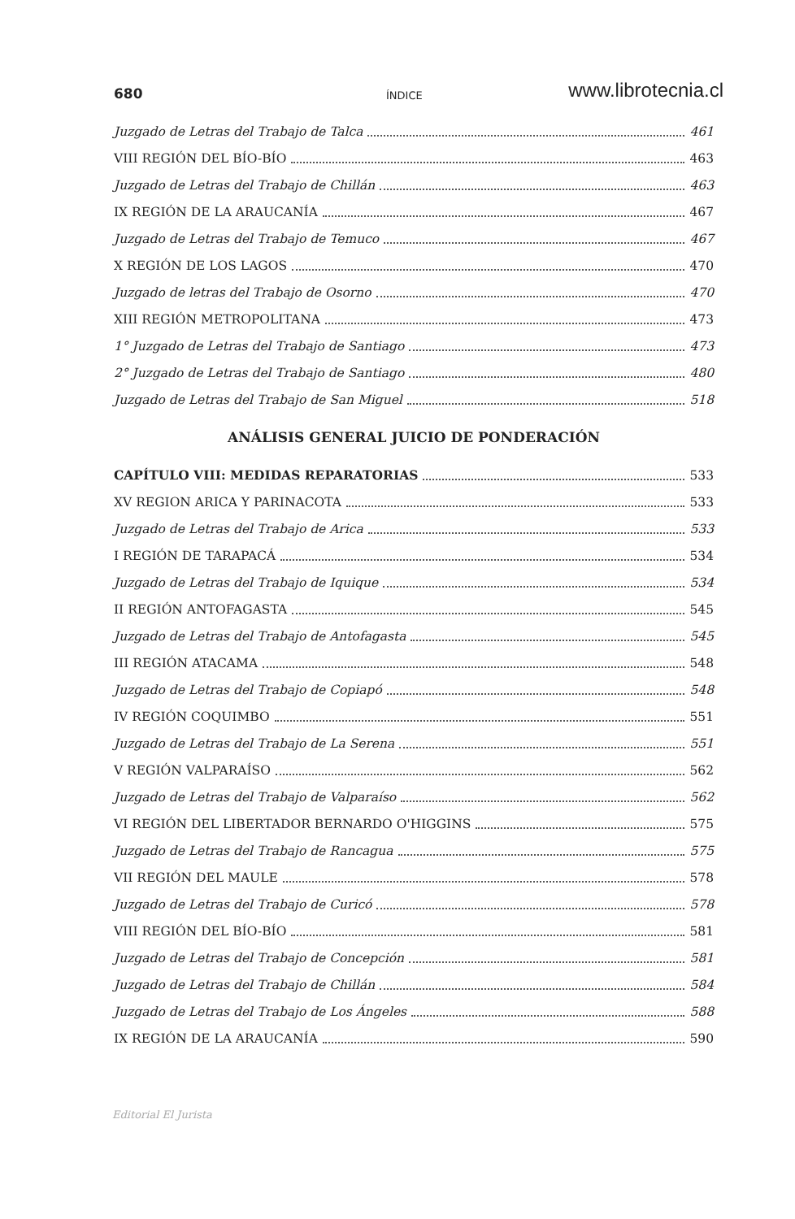680 ÍNDICE www.librotecnia.cl
Juzgado de Letras del Trabajo de Talca 461
VIII REGIÓN DEL BÍO-BÍO 463
Juzgado de Letras del Trabajo de Chillán 463
IX REGIÓN DE LA ARAUCANÍA 467
Juzgado de Letras del Trabajo de Temuco 467
X REGIÓN DE LOS LAGOS 470
Juzgado de letras del Trabajo de Osorno 470
XIII REGIÓN METROPOLITANA 473
1° Juzgado de Letras del Trabajo de Santiago 473
2° Juzgado de Letras del Trabajo de Santiago 480
Juzgado de Letras del Trabajo de San Miguel 518
ANÁLISIS GENERAL JUICIO DE PONDERACIÓN
CAPÍTULO VIII: MEDIDAS REPARATORIAS 533
XV REGION ARICA Y PARINACOTA 533
Juzgado de Letras del Trabajo de Arica 533
I REGIÓN DE TARAPACÁ 534
Juzgado de Letras del Trabajo de Iquique 534
II REGIÓN ANTOFAGASTA 545
Juzgado de Letras del Trabajo de Antofagasta 545
III REGIÓN ATACAMA 548
Juzgado de Letras del Trabajo de Copiapó 548
IV REGIÓN COQUIMBO 551
Juzgado de Letras del Trabajo de La Serena 551
V REGIÓN VALPARAÍSO 562
Juzgado de Letras del Trabajo de Valparaíso 562
VI REGIÓN DEL LIBERTADOR BERNARDO O'HIGGINS 575
Juzgado de Letras del Trabajo de Rancagua 575
VII REGIÓN DEL MAULE 578
Juzgado de Letras del Trabajo de Curicó 578
VIII REGIÓN DEL BÍO-BÍO 581
Juzgado de Letras del Trabajo de Concepción 581
Juzgado de Letras del Trabajo de Chillán 584
Juzgado de Letras del Trabajo de Los Ángeles 588
IX REGIÓN DE LA ARAUCANÍA 590
Editorial El Jurista